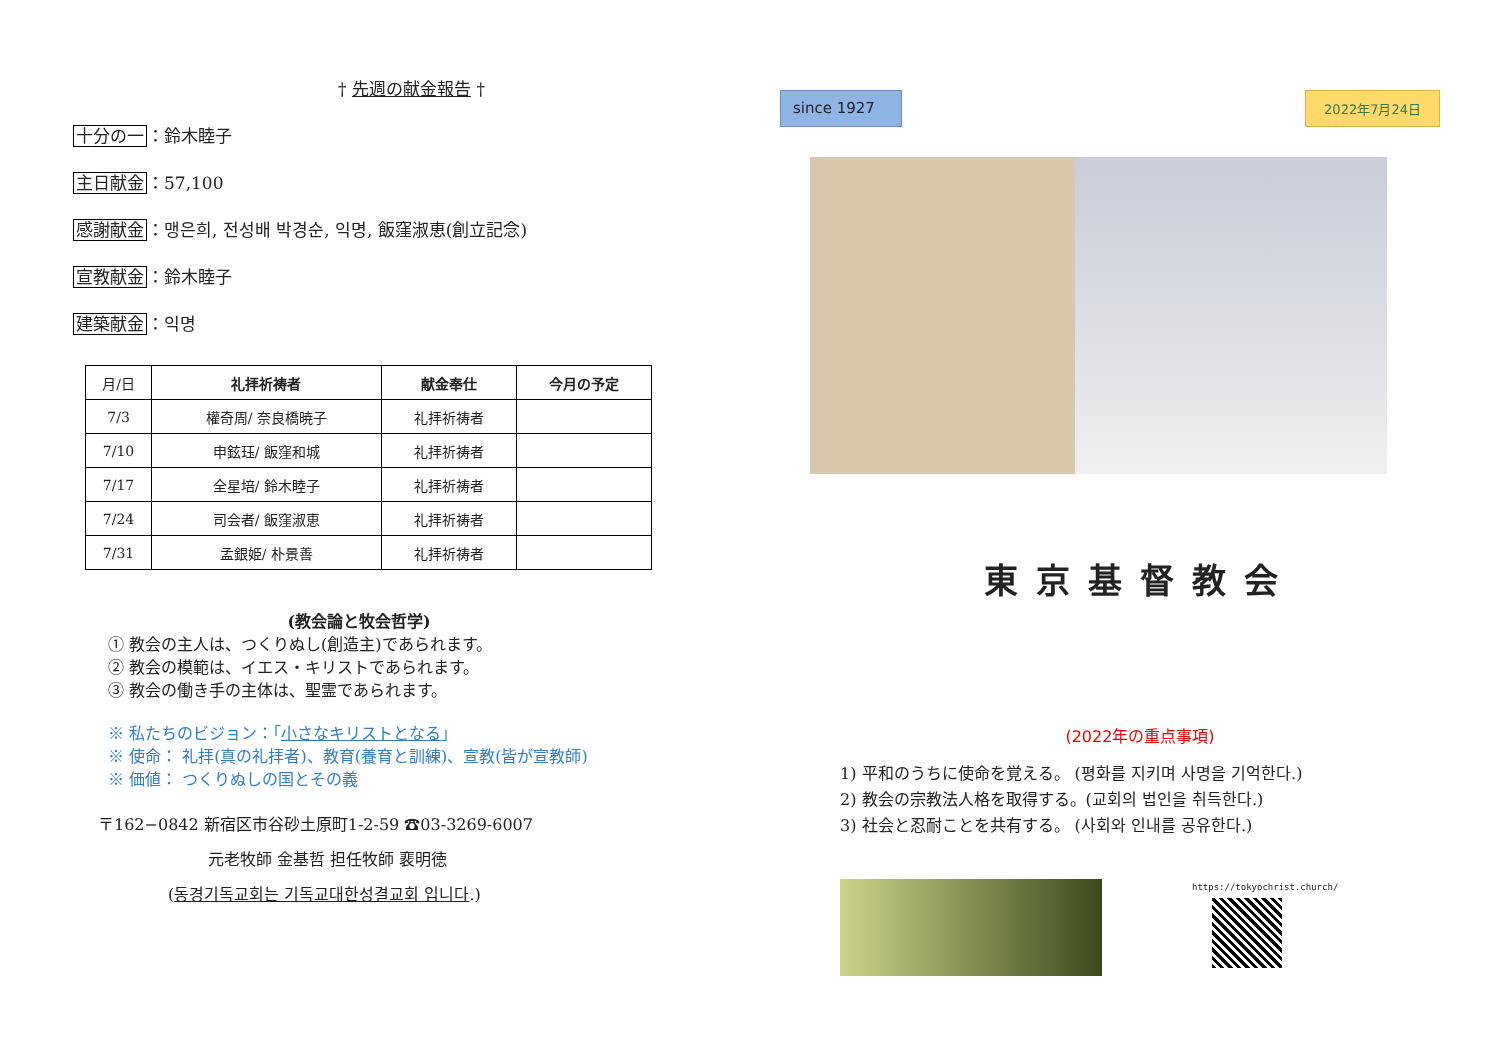† 先週の献金報告 †
十分の一：鈴木睦子
主日献金：57,100
感謝献金：맹은희, 전성배 박경순, 익명, 飯窪淑恵(創立記念)
宣教献金：鈴木睦子
建築献金：익명
| 月/日 | 礼拝祈祷者 | 献金奉仕 | 今月の予定 |
| --- | --- | --- | --- |
| 7/3 | 權奇周/ 奈良橋暁子 | 礼拝祈祷者 | |
| 7/10 | 申鉉珏/ 飯窪和城 | 礼拝祈祷者 | |
| 7/17 | 全星培/ 鈴木睦子 | 礼拝祈祷者 | |
| 7/24 | 司会者/ 飯窪淑恵 | 礼拝祈祷者 | |
| 7/31 | 孟銀姫/ 朴景善 | 礼拝祈祷者 | |
(教会論と牧会哲学)
① 教会の主人は、つくりぬし(創造主)であられます。
② 教会の模範は、イエス・キリストであられます。
③ 教会の働き手の主体は、聖霊であられます。
※ 私たちのビジョン：「小さなキリストとなる」
※ 使命： 礼拝(真の礼拝者)、教育(養育と訓練)、宣教(皆が宣教師)
※ 価値： つくりぬしの国とその義
〒162−0842 新宿区市谷砂土原町1-2-59 ☎03-3269-6007
元老牧師 金基哲 担任牧師 裵明徳
(동경기독교회는 기독교대한성결교회 입니다.)
since 1927
2022年7月24日
東京基督教会
(2022年の重点事項)
1) 平和のうちに使命を覚える。 (평화를 지키며 사명을 기억한다.)
2) 教会の宗教法人格を取得する。(교회의 법인을 취득한다.)
3) 社会と忍耐ことを共有する。 (사회와 인내를 공유한다.)
https://tokyochrist.church/